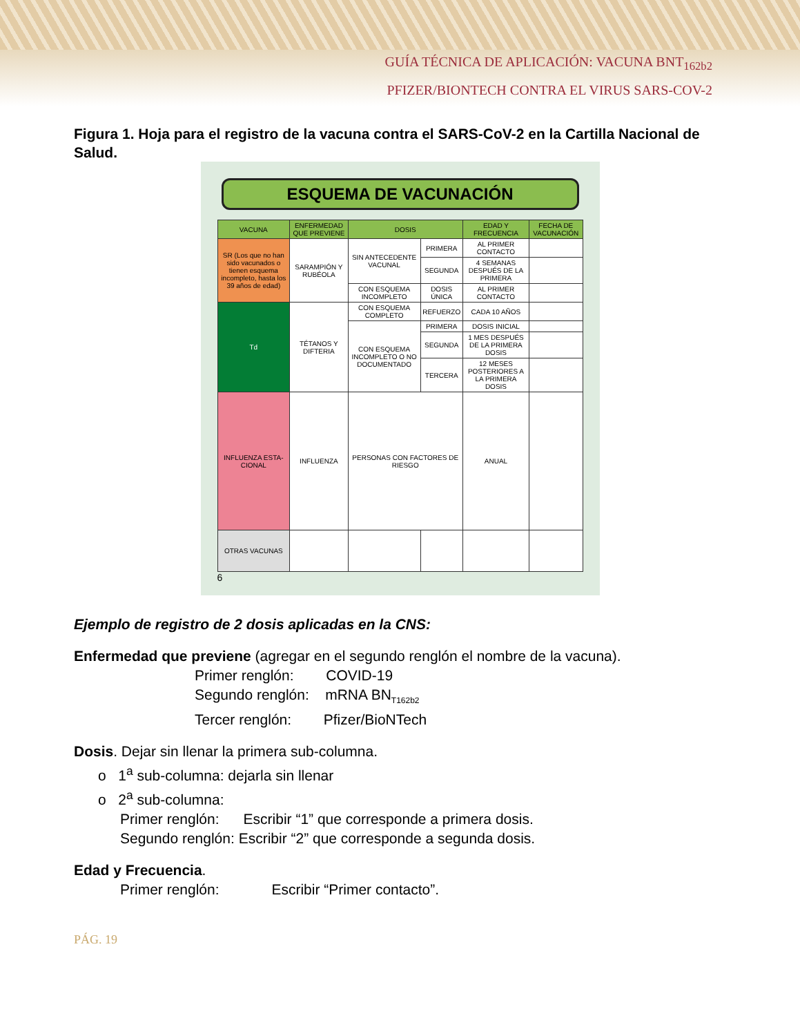GUÍA TÉCNICA DE APLICACIÓN: VACUNA BNT<sub>162b2</sub>
PFIZER/BIONTECH CONTRA EL VIRUS SARS-COV-2
Figura 1. Hoja para el registro de la vacuna contra el SARS-CoV-2 en la Cartilla Nacional de Salud.
ESQUEMA DE VACUNACIÓN
| VACUNA | ENFERMEDAD QUE PREVIENE | DOSIS | | EDAD Y FRECUENCIA | FECHA DE VACUNACIÓN |
| --- | --- | --- | --- | --- | --- |
| SR (Los que no han sido vacunados o tienen esquema incompleto, hasta los 39 años de edad) | SARAMPIÓN Y RUBÉOLA | SIN ANTECEDENTE VACUNAL | PRIMERA | AL PRIMER CONTACTO | |
| | | | SEGUNDA | 4 SEMANAS DESPUÉS DE LA PRIMERA | |
| | | CON ESQUEMA INCOMPLETO | DOSIS ÚNICA | AL PRIMER CONTACTO | |
| Td | TÉTANOS Y DIFTERIA | CON ESQUEMA COMPLETO | REFUERZO | CADA 10 AÑOS | |
| | | CON ESQUEMA INCOMPLETO O NO DOCUMENTADO | PRIMERA | DOSIS INICIAL | |
| | | | SEGUNDA | 1 MES DESPUÉS DE LA PRIMERA DOSIS | |
| | | | TERCERA | 12 MESES POSTERIORES A LA PRIMERA DOSIS | |
| INFLUENZA ESTA-CIONAL | INFLUENZA | PERSONAS CON FACTORES DE RIESGO | | ANUAL | |
| OTRAS VACUNAS | | | | | |
6
Ejemplo de registro de 2 dosis aplicadas en la CNS:
Enfermedad que previene (agregar en el segundo renglón el nombre de la vacuna).
Primer renglón: COVID-19
Segundo renglón: mRNA BN<sub>T162b2</sub>
Tercer renglón: Pfizer/BioNTech
Dosis. Dejar sin llenar la primera sub-columna.
o 1<sup>a</sup> sub-columna: dejarla sin llenar
o 2<sup>a</sup> sub-columna:
Primer renglón: Escribir “1” que corresponde a primera dosis.
Segundo renglón: Escribir “2” que corresponde a segunda dosis.
Edad y Frecuencia.
Primer renglón: Escribir “Primer contacto”.
PÁG. 19